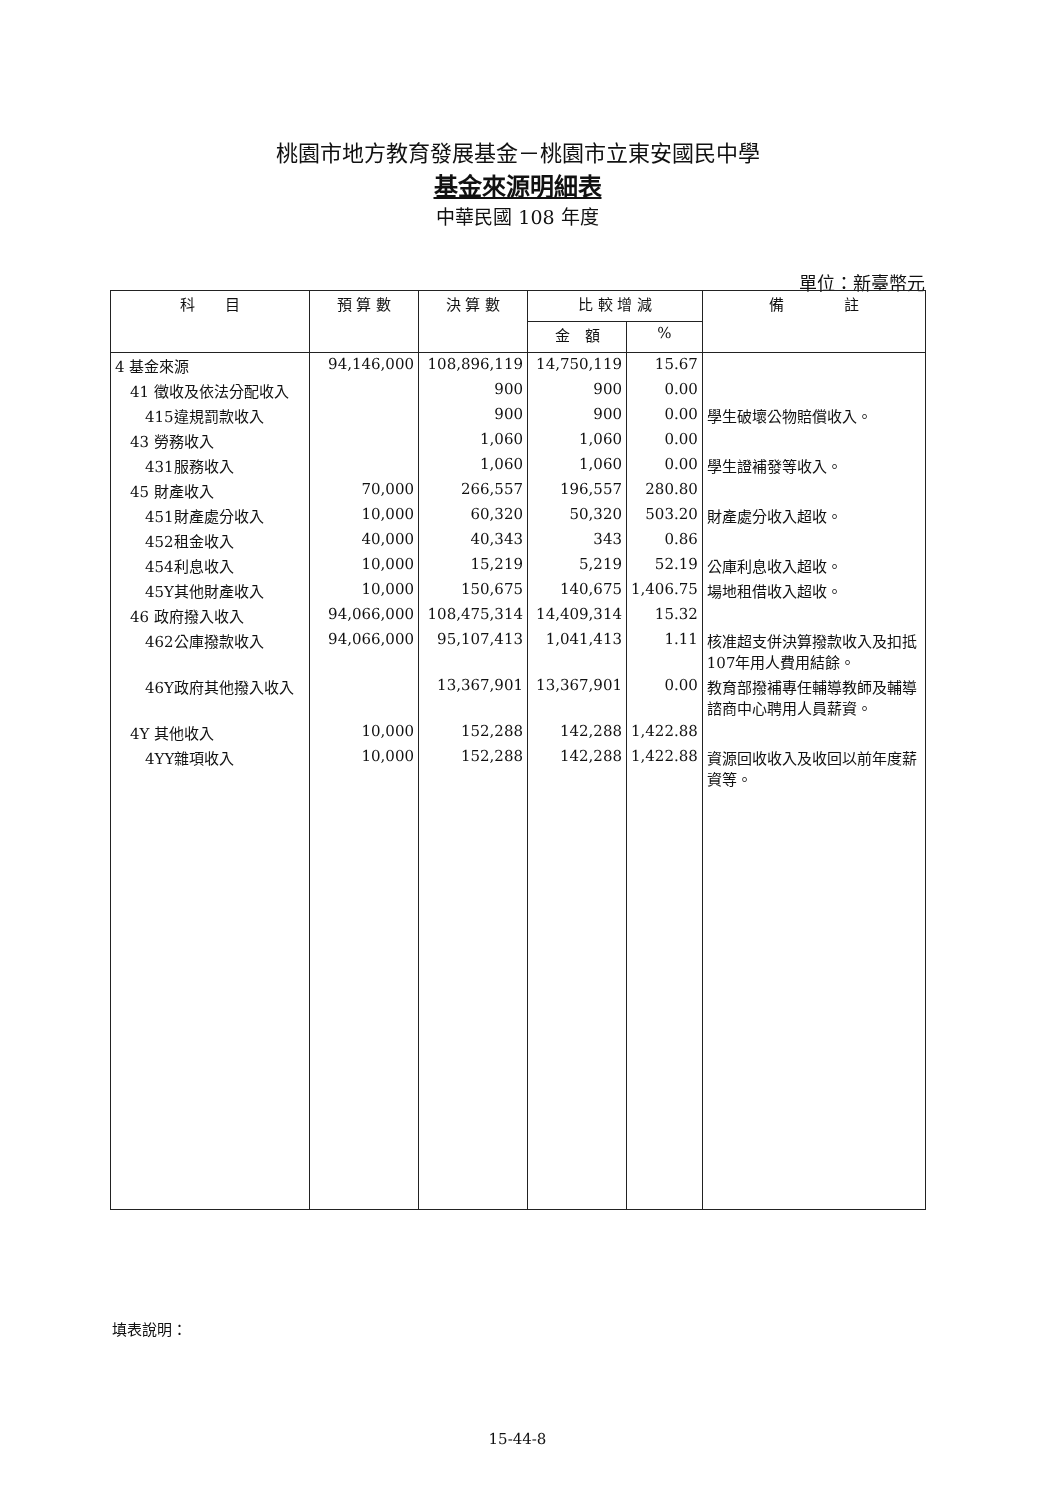桃園市地方教育發展基金－桃園市立東安國民中學
基金來源明細表
中華民國 108 年度
單位：新臺幣元
| 科 目 | 預 算 數 | 決 算 數 | 比 較 增 減 | | 備 註 |
| --- | --- | --- | --- | --- | --- |
| | | | 金 額 | % | |
| 4 基金來源 | 94,146,000 | 108,896,119 | 14,750,119 | 15.67 | |
| 41 徵收及依法分配收入 | | 900 | 900 | 0.00 | |
| 415違規罰款收入 | | 900 | 900 | 0.00 | 學生破壞公物賠償收入。 |
| 43 勞務收入 | | 1,060 | 1,060 | 0.00 | |
| 431服務收入 | | 1,060 | 1,060 | 0.00 | 學生證補發等收入。 |
| 45 財產收入 | 70,000 | 266,557 | 196,557 | 280.80 | |
| 451財產處分收入 | 10,000 | 60,320 | 50,320 | 503.20 | 財產處分收入超收。 |
| 452租金收入 | 40,000 | 40,343 | 343 | 0.86 | |
| 454利息收入 | 10,000 | 15,219 | 5,219 | 52.19 | 公庫利息收入超收。 |
| 45Y其他財產收入 | 10,000 | 150,675 | 140,675 | 1,406.75 | 場地租借收入超收。 |
| 46 政府撥入收入 | 94,066,000 | 108,475,314 | 14,409,314 | 15.32 | |
| 462公庫撥款收入 | 94,066,000 | 95,107,413 | 1,041,413 | 1.11 | 核准超支併決算撥款收入及扣抵107年用人費用結餘。 |
| 46Y政府其他撥入收入 | | 13,367,901 | 13,367,901 | 0.00 | 教育部撥補專任輔導教師及輔導諮商中心聘用人員薪資。 |
| 4Y 其他收入 | 10,000 | 152,288 | 142,288 | 1,422.88 | |
| 4YY雜項收入 | 10,000 | 152,288 | 142,288 | 1,422.88 | 資源回收收入及收回以前年度薪資等。 |
填表說明：
15-44-8